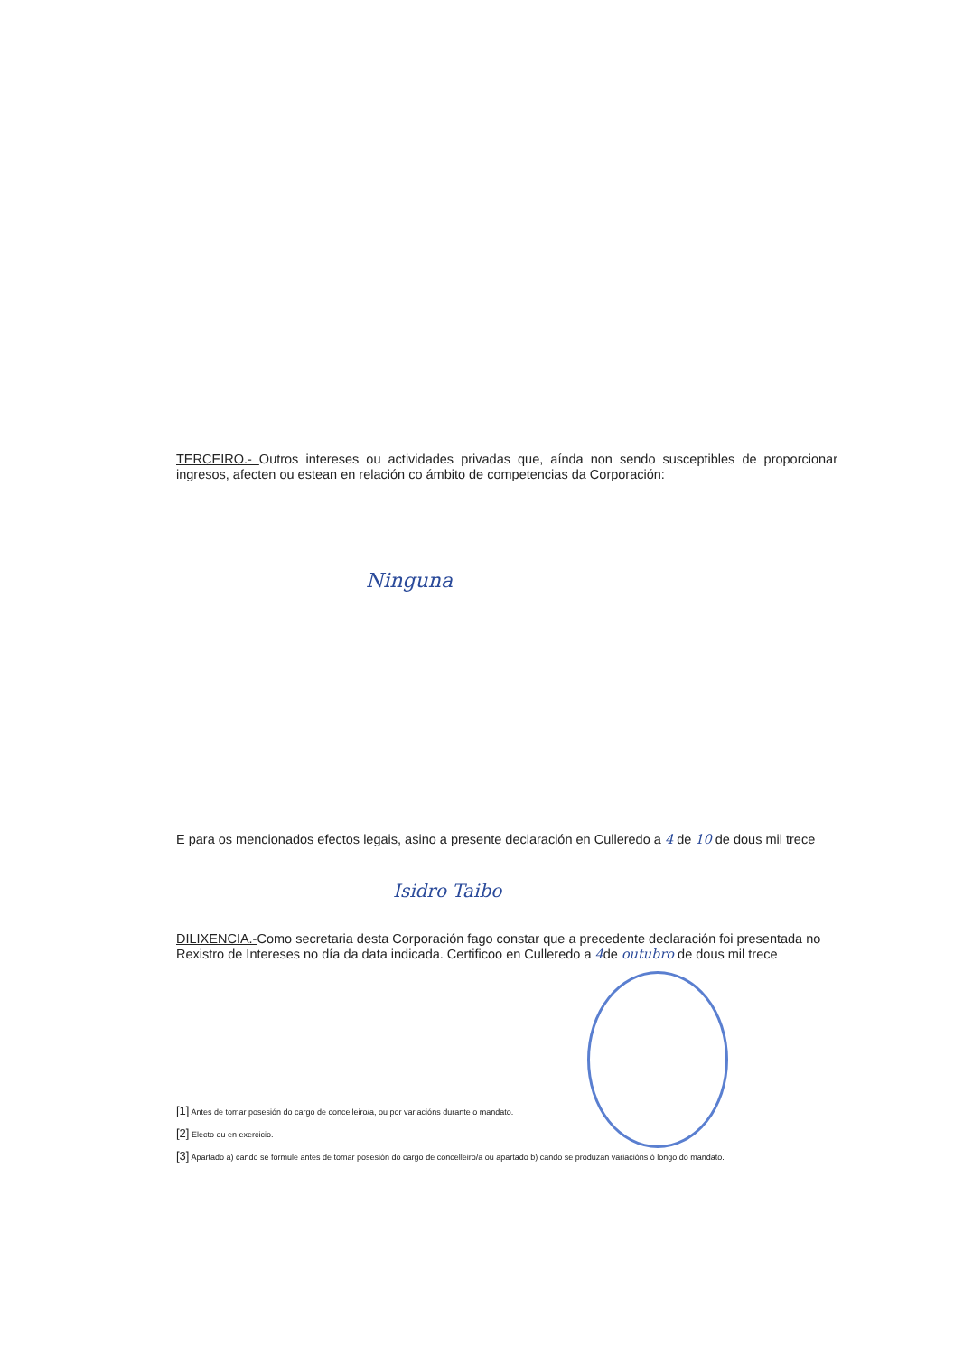TERCEIRO.- Outros intereses ou actividades privadas que, aínda non sendo susceptibles de proporcionar ingresos, afecten ou estean en relación co ámbito de competencias da Corporación:
Ninguna
E para os mencionados efectos legais, asino a presente declaración en Culleredo a 4 de 10 de dous mil trece
Isidro Taibo
DILIXENCIA.-Como secretaria desta Corporación fago constar que a precedente declaración foi presentada no Rexistro de Intereses no día da data indicada. Certificoo en Culleredo a 4de outubro de dous mil trece
[1] Antes de tomar posesión do cargo de concelleiro/a, ou por variacións durante o mandato.
[2] Electo ou en exercicio.
[3] Apartado a) cando se formule antes de tomar posesión do cargo de concelleiro/a ou apartado b) cando se produzan variacións ó longo do mandato.